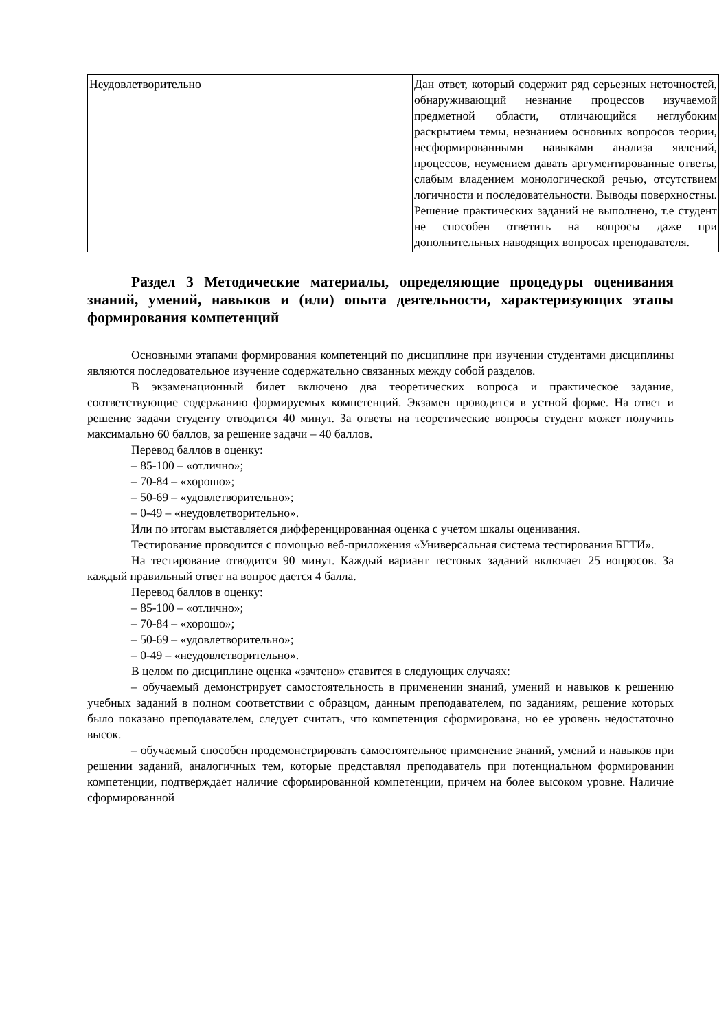| Неудовлетворительно | | Дан ответ, который содержит ряд серьезных неточностей, обнаруживающий незнание процессов изучаемой предметной области, отличающийся неглубоким раскрытием темы, незнанием основных вопросов теории, несформированными навыками анализа явлений, процессов, неумением давать аргументированные ответы, слабым владением монологической речью, отсутствием логичности и последовательности. Выводы поверхностны. Решение практических заданий не выполнено, т.е студент не способен ответить на вопросы даже при дополнительных наводящих вопросах преподавателя. |
Раздел 3 Методические материалы, определяющие процедуры оценивания знаний, умений, навыков и (или) опыта деятельности, характеризующих этапы формирования компетенций
Основными этапами формирования компетенций по дисциплине при изучении студентами дисциплины являются последовательное изучение содержательно связанных между собой разделов.
В экзаменационный билет включено два теоретических вопроса и практическое задание, соответствующие содержанию формируемых компетенций. Экзамен проводится в устной форме. На ответ и решение задачи студенту отводится 40 минут. За ответы на теоретические вопросы студент может получить максимально 60 баллов, за решение задачи – 40 баллов.
Перевод баллов в оценку:
– 85-100 – «отлично»;
– 70-84 – «хорошо»;
– 50-69 – «удовлетворительно»;
– 0-49 – «неудовлетворительно».
Или по итогам выставляется дифференцированная оценка с учетом шкалы оценивания.
Тестирование проводится с помощью веб-приложения «Универсальная система тестирования БГТИ».
На тестирование отводится 90 минут. Каждый вариант тестовых заданий включает 25 вопросов. За каждый правильный ответ на вопрос дается 4 балла.
Перевод баллов в оценку:
– 85-100 – «отлично»;
– 70-84 – «хорошо»;
– 50-69 – «удовлетворительно»;
– 0-49 – «неудовлетворительно».
В целом по дисциплине оценка «зачтено» ставится в следующих случаях:
– обучаемый демонстрирует самостоятельность в применении знаний, умений и навыков к решению учебных заданий в полном соответствии с образцом, данным преподавателем, по заданиям, решение которых было показано преподавателем, следует считать, что компетенция сформирована, но ее уровень недостаточно высок.
– обучаемый способен продемонстрировать самостоятельное применение знаний, умений и навыков при решении заданий, аналогичных тем, которые представлял преподаватель при потенциальном формировании компетенции, подтверждает наличие сформированной компетенции, причем на более высоком уровне. Наличие сформированной